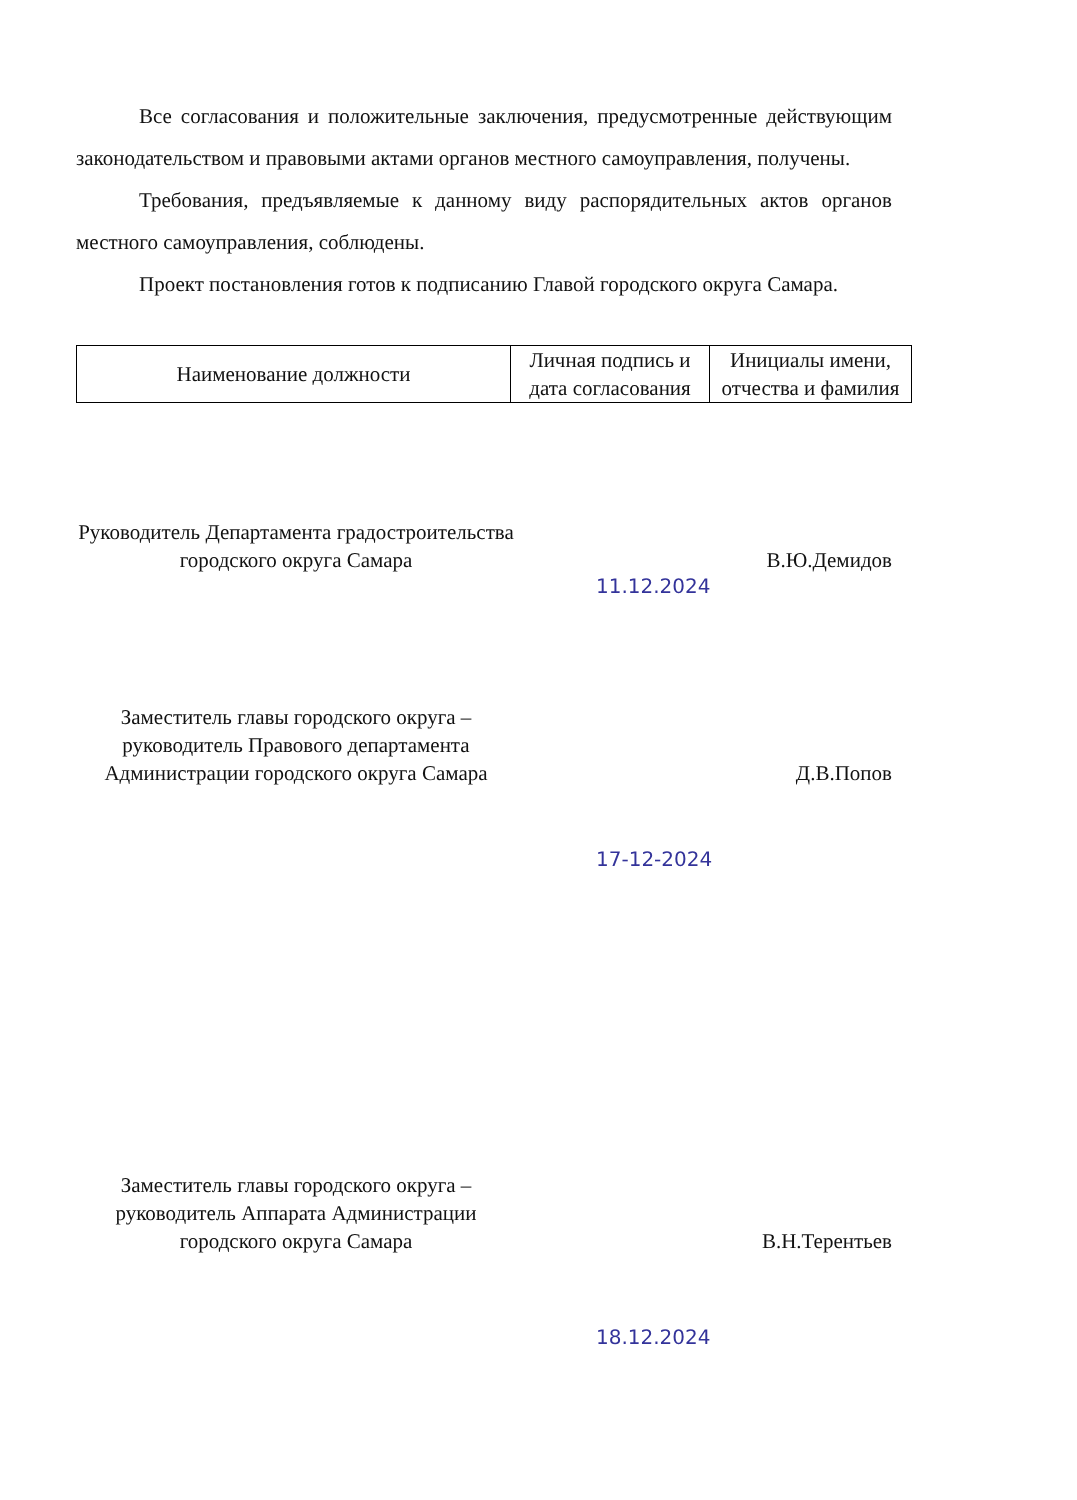Все согласования и положительные заключения, предусмотренные действующим законодательством и правовыми актами органов местного самоуправления, получены.
Требования, предъявляемые к данному виду распорядительных актов органов местного самоуправления, соблюдены.
Проект постановления готов к подписанию Главой городского округа Самара.
| Наименование должности | Личная подпись и дата согласования | Инициалы имени, отчества и фамилия |
| --- | --- | --- |
Руководитель Департамента градостроительства городского округа Самара
В.Ю.Демидов
11.12.2024
Заместитель главы городского округа – руководитель Правового департамента Администрации городского округа Самара
Д.В.Попов
17-12-2024
Заместитель главы городского округа – руководитель Аппарата Администрации городского округа Самара
В.Н.Терентьев
18.12.2024